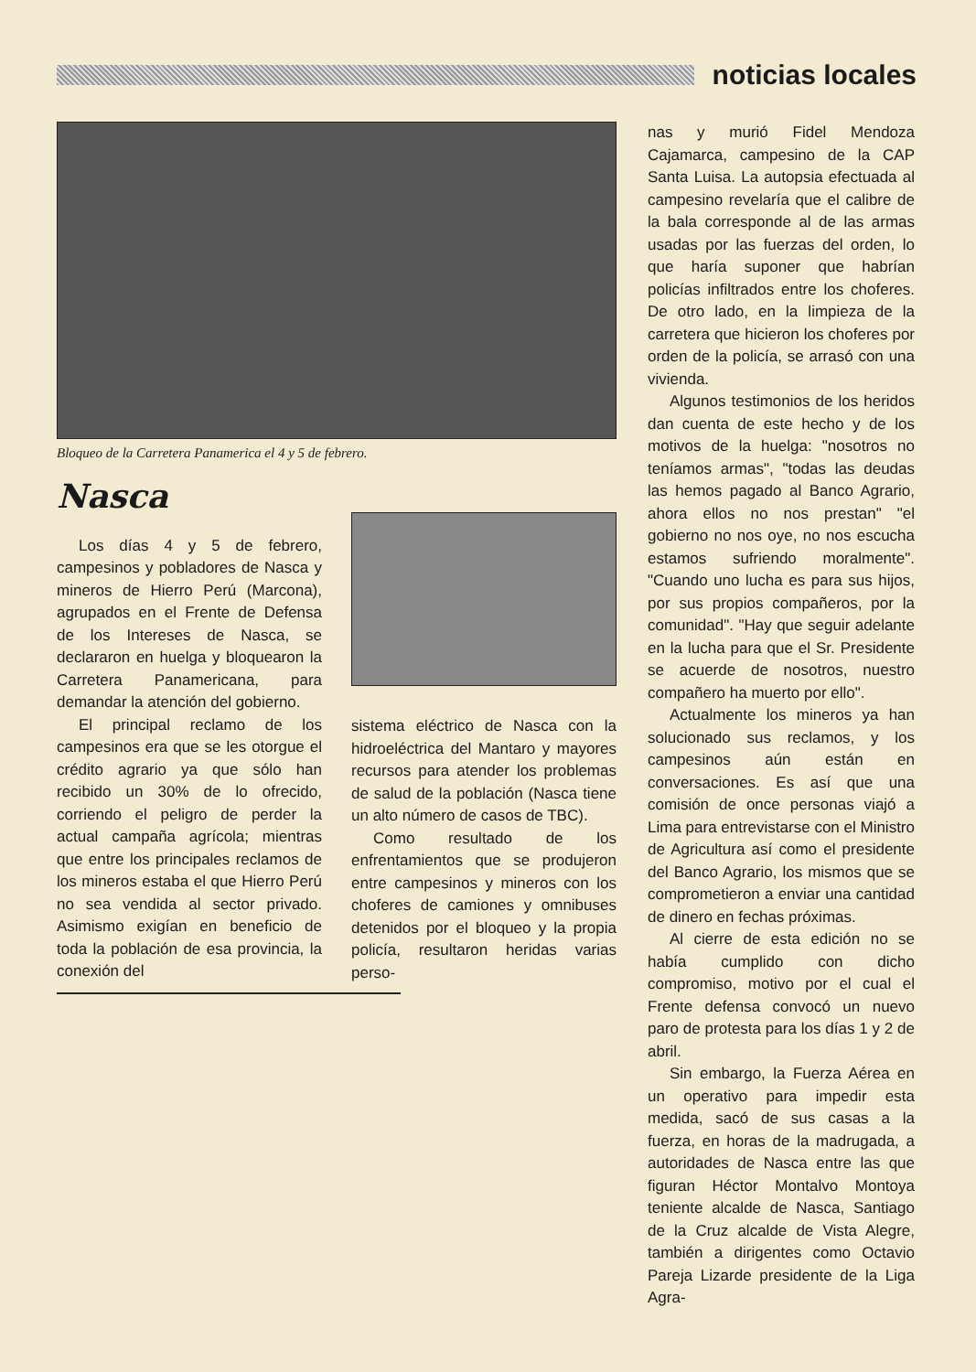noticias locales
Bloqueo de la Carretera Panamerica el 4 y 5 de febrero.
Nasca
Los días 4 y 5 de febrero, campesinos y pobladores de Nasca y mineros de Hierro Perú (Marcona), agrupados en el Frente de Defensa de los Intereses de Nasca, se declararon en huelga y bloquearon la Carretera Panamericana, para demandar la atención del gobierno.
El principal reclamo de los campesinos era que se les otorgue el crédito agrario ya que sólo han recibido un 30% de lo ofrecido, corriendo el peligro de perder la actual campaña agrícola; mientras que entre los principales reclamos de los mineros estaba el que Hierro Perú no sea vendida al sector privado. Asimismo exigían en beneficio de toda la población de esa provincia, la conexión del
sistema eléctrico de Nasca con la hidroeléctrica del Mantaro y mayores recursos para atender los problemas de salud de la población (Nasca tiene un alto número de casos de TBC).
Como resultado de los enfrentamientos que se produjeron entre campesinos y mineros con los choferes de camiones y omnibuses detenidos por el bloqueo y la propia policía, resultaron heridas varias perso-
nas y murió Fidel Mendoza Cajamarca, campesino de la CAP Santa Luisa. La autopsia efectuada al campesino revelaría que el calibre de la bala corresponde al de las armas usadas por las fuerzas del orden, lo que haría suponer que habrían policías infiltrados entre los choferes. De otro lado, en la limpieza de la carretera que hicieron los choferes por orden de la policía, se arrasó con una vivienda.
Algunos testimonios de los heridos dan cuenta de este hecho y de los motivos de la huelga: "nosotros no teníamos armas", "todas las deudas las hemos pagado al Banco Agrario, ahora ellos no nos prestan" "el gobierno no nos oye, no nos escucha estamos sufriendo moralmente". "Cuando uno lucha es para sus hijos, por sus propios compañeros, por la comunidad". "Hay que seguir adelante en la lucha para que el Sr. Presidente se acuerde de nosotros, nuestro compañero ha muerto por ello".
Actualmente los mineros ya han solucionado sus reclamos, y los campesinos aún están en conversaciones. Es así que una comisión de once personas viajó a Lima para entrevistarse con el Ministro de Agricultura así como el presidente del Banco Agrario, los mismos que se comprometieron a enviar una cantidad de dinero en fechas próximas.
Al cierre de esta edición no se había cumplido con dicho compromiso, motivo por el cual el Frente defensa convocó un nuevo paro de protesta para los días 1 y 2 de abril.
Sin embargo, la Fuerza Aérea en un operativo para impedir esta medida, sacó de sus casas a la fuerza, en horas de la madrugada, a autoridades de Nasca entre las que figuran Héctor Montalvo Montoya teniente alcalde de Nasca, Santiago de la Cruz alcalde de Vista Alegre, también a dirigentes como Octavio Pareja Lizarde presidente de la Liga Agra-